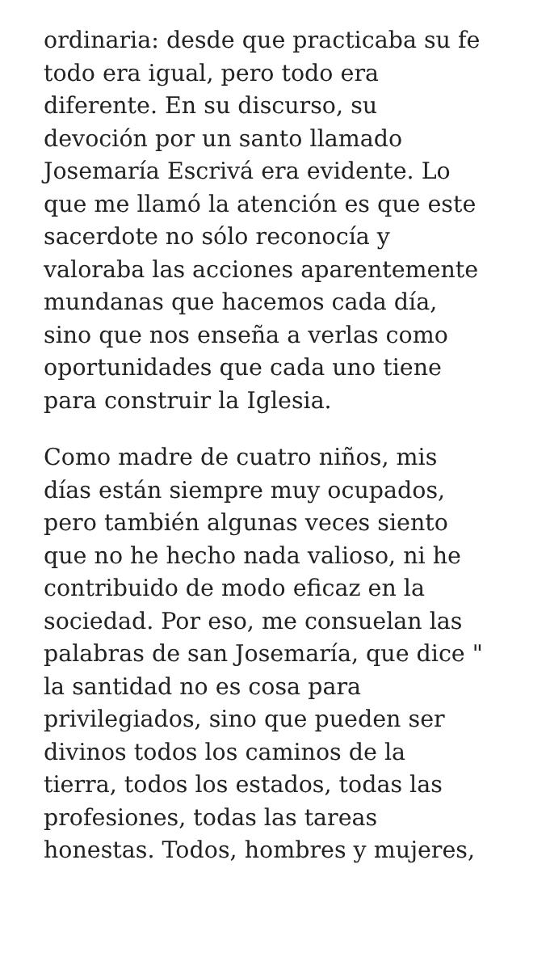ordinaria: desde que practicaba su fe
todo era igual, pero todo era
diferente. En su discurso, su
devoción por un santo llamado
Josemaría Escrivá era evidente. Lo
que me llamó la atención es que este
sacerdote no sólo reconocía y
valoraba las acciones aparentemente
mundanas que hacemos cada día,
sino que nos enseña a verlas como
oportunidades que cada uno tiene
para construir la Iglesia.
Como madre de cuatro niños, mis
días están siempre muy ocupados,
pero también algunas veces siento
que no he hecho nada valioso, ni he
contribuido de modo eficaz en la
sociedad. Por eso, me consuelan las
palabras de san Josemaría, que dice "
la santidad no es cosa para
privilegiados, sino que pueden ser
divinos todos los caminos de la
tierra, todos los estados, todas las
profesiones, todas las tareas
honestas. Todos, hombres y mujeres,